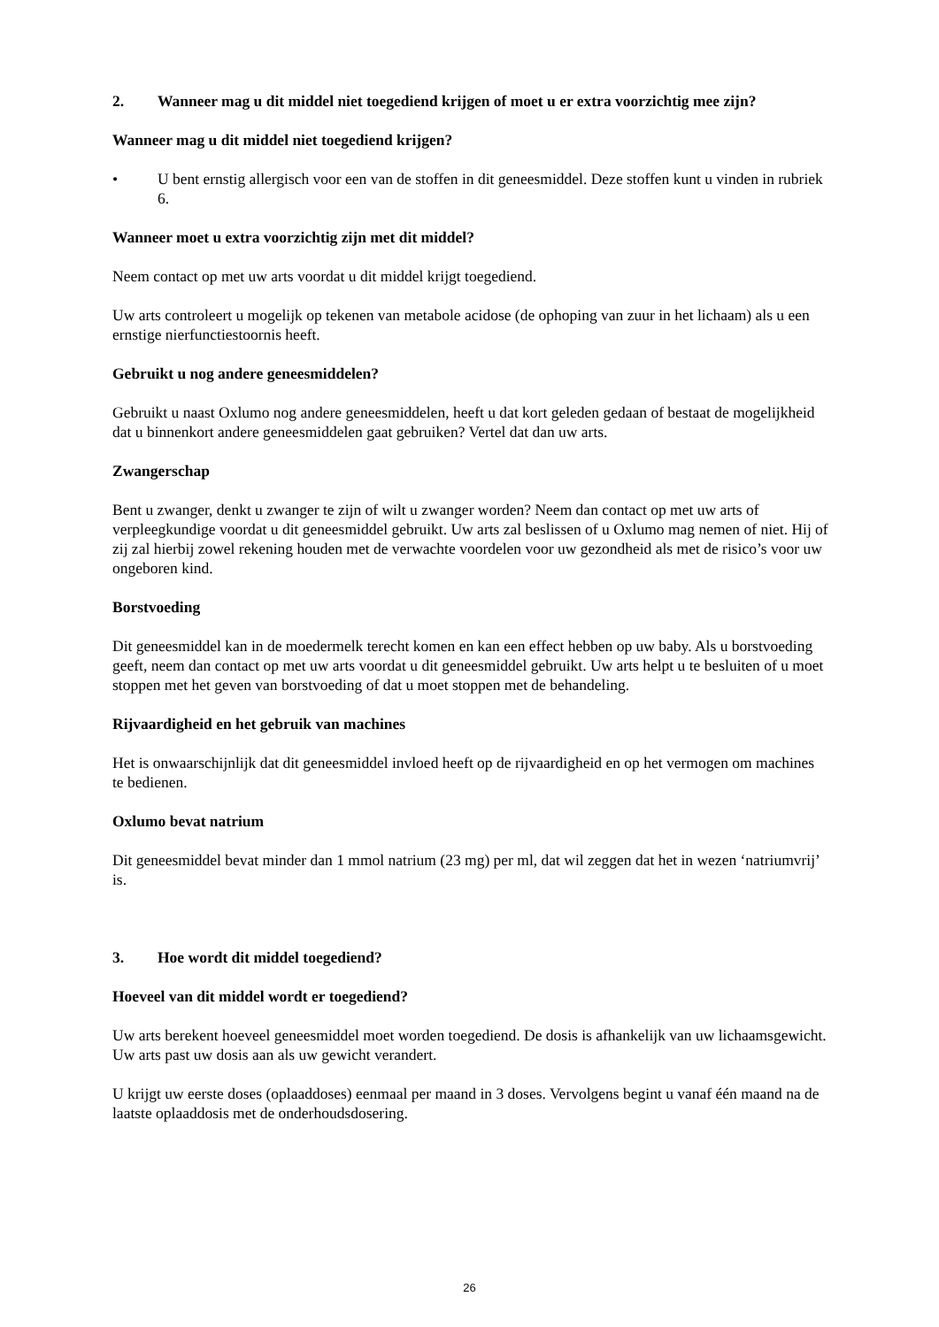2. Wanneer mag u dit middel niet toegediend krijgen of moet u er extra voorzichtig mee zijn?
Wanneer mag u dit middel niet toegediend krijgen?
• U bent ernstig allergisch voor een van de stoffen in dit geneesmiddel. Deze stoffen kunt u vinden in rubriek 6.
Wanneer moet u extra voorzichtig zijn met dit middel?
Neem contact op met uw arts voordat u dit middel krijgt toegediend.
Uw arts controleert u mogelijk op tekenen van metabole acidose (de ophoping van zuur in het lichaam) als u een ernstige nierfunctiestoornis heeft.
Gebruikt u nog andere geneesmiddelen?
Gebruikt u naast Oxlumo nog andere geneesmiddelen, heeft u dat kort geleden gedaan of bestaat de mogelijkheid dat u binnenkort andere geneesmiddelen gaat gebruiken? Vertel dat dan uw arts.
Zwangerschap
Bent u zwanger, denkt u zwanger te zijn of wilt u zwanger worden? Neem dan contact op met uw arts of verpleegkundige voordat u dit geneesmiddel gebruikt. Uw arts zal beslissen of u Oxlumo mag nemen of niet. Hij of zij zal hierbij zowel rekening houden met de verwachte voordelen voor uw gezondheid als met de risico’s voor uw ongeboren kind.
Borstvoeding
Dit geneesmiddel kan in de moedermelk terecht komen en kan een effect hebben op uw baby. Als u borstvoeding geeft, neem dan contact op met uw arts voordat u dit geneesmiddel gebruikt. Uw arts helpt u te besluiten of u moet stoppen met het geven van borstvoeding of dat u moet stoppen met de behandeling.
Rijvaardigheid en het gebruik van machines
Het is onwaarschijnlijk dat dit geneesmiddel invloed heeft op de rijvaardigheid en op het vermogen om machines te bedienen.
Oxlumo bevat natrium
Dit geneesmiddel bevat minder dan 1 mmol natrium (23 mg) per ml, dat wil zeggen dat het in wezen ‘natriumvrij’ is.
3. Hoe wordt dit middel toegediend?
Hoeveel van dit middel wordt er toegediend?
Uw arts berekent hoeveel geneesmiddel moet worden toegediend. De dosis is afhankelijk van uw lichaamsgewicht. Uw arts past uw dosis aan als uw gewicht verandert.
U krijgt uw eerste doses (oplaaddoses) eenmaal per maand in 3 doses. Vervolgens begint u vanaf één maand na de laatste oplaaddosis met de onderhoudsdosering.
26